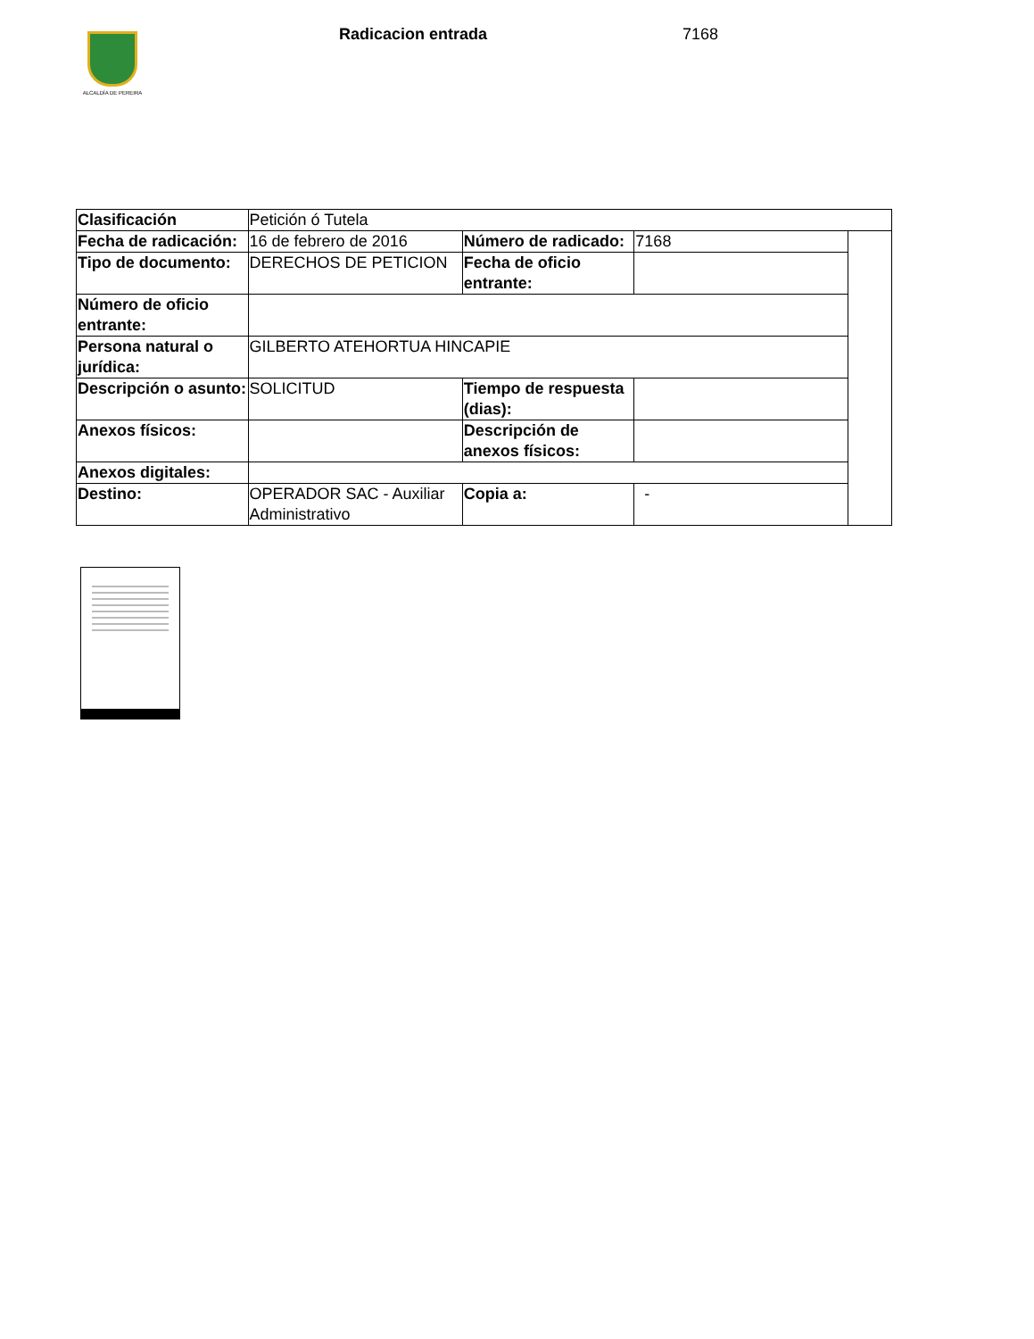ALCALDÍA DE PEREIRA Radicacion entrada 7168
| Clasificación | Petición ó Tutela | | | |
| Fecha de radicación: | 16 de febrero de 2016 | Número de radicado: | 7168 | |
| Tipo de documento: | DERECHOS DE PETICION | Fecha de oficio entrante: | | |
| Número de oficio entrante: | | | | |
| Persona natural o jurídica: | GILBERTO ATEHORTUA HINCAPIE | | | |
| Descripción o asunto: | SOLICITUD | Tiempo de respuesta (dias): | | |
| Anexos físicos: | | Descripción de anexos físicos: | | |
| Anexos digitales: | | | | |
| Destino: | OPERADOR SAC - Auxiliar Administrativo | Copia a: | - | |